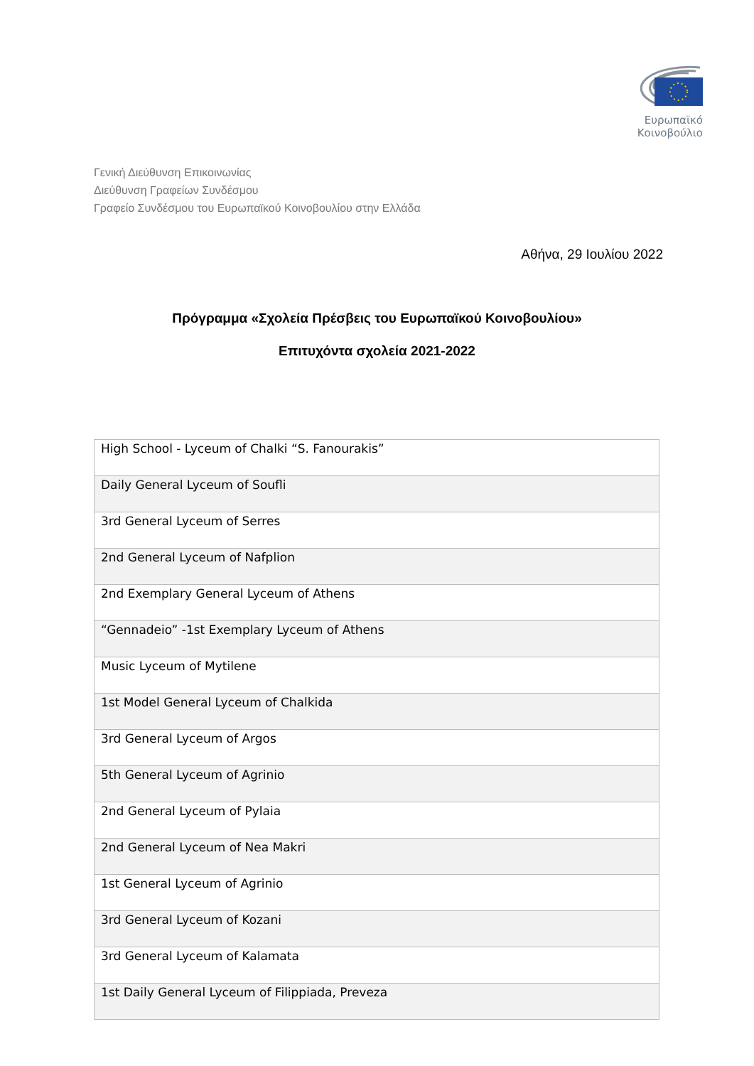Ευρωπαϊκό Κοινοβούλιο
Γενική Διεύθυνση Επικοινωνίας
Διεύθυνση Γραφείων Συνδέσμου
Γραφείο Συνδέσμου του Ευρωπαϊκού Κοινοβουλίου στην Ελλάδα
Αθήνα, 29 Ιουλίου 2022
Πρόγραμμα «Σχολεία Πρέσβεις του Ευρωπαϊκού Κοινοβουλίου»
Επιτυχόντα σχολεία 2021-2022
| High School - Lyceum of Chalki “S. Fanourakis” |
| Daily General Lyceum of Soufli |
| 3rd General Lyceum of Serres |
| 2nd General Lyceum of Nafplion |
| 2nd Exemplary General Lyceum of Athens |
| “Gennadeio” -1st Exemplary Lyceum of Athens |
| Music Lyceum of Mytilene |
| 1st Model General Lyceum of Chalkida |
| 3rd General Lyceum of Argos |
| 5th General Lyceum of Agrinio |
| 2nd General Lyceum of Pylaia |
| 2nd General Lyceum of Nea Makri |
| 1st General Lyceum of Agrinio |
| 3rd General Lyceum of Kozani |
| 3rd General Lyceum of Kalamata |
| 1st Daily General Lyceum of Filippiada, Preveza |